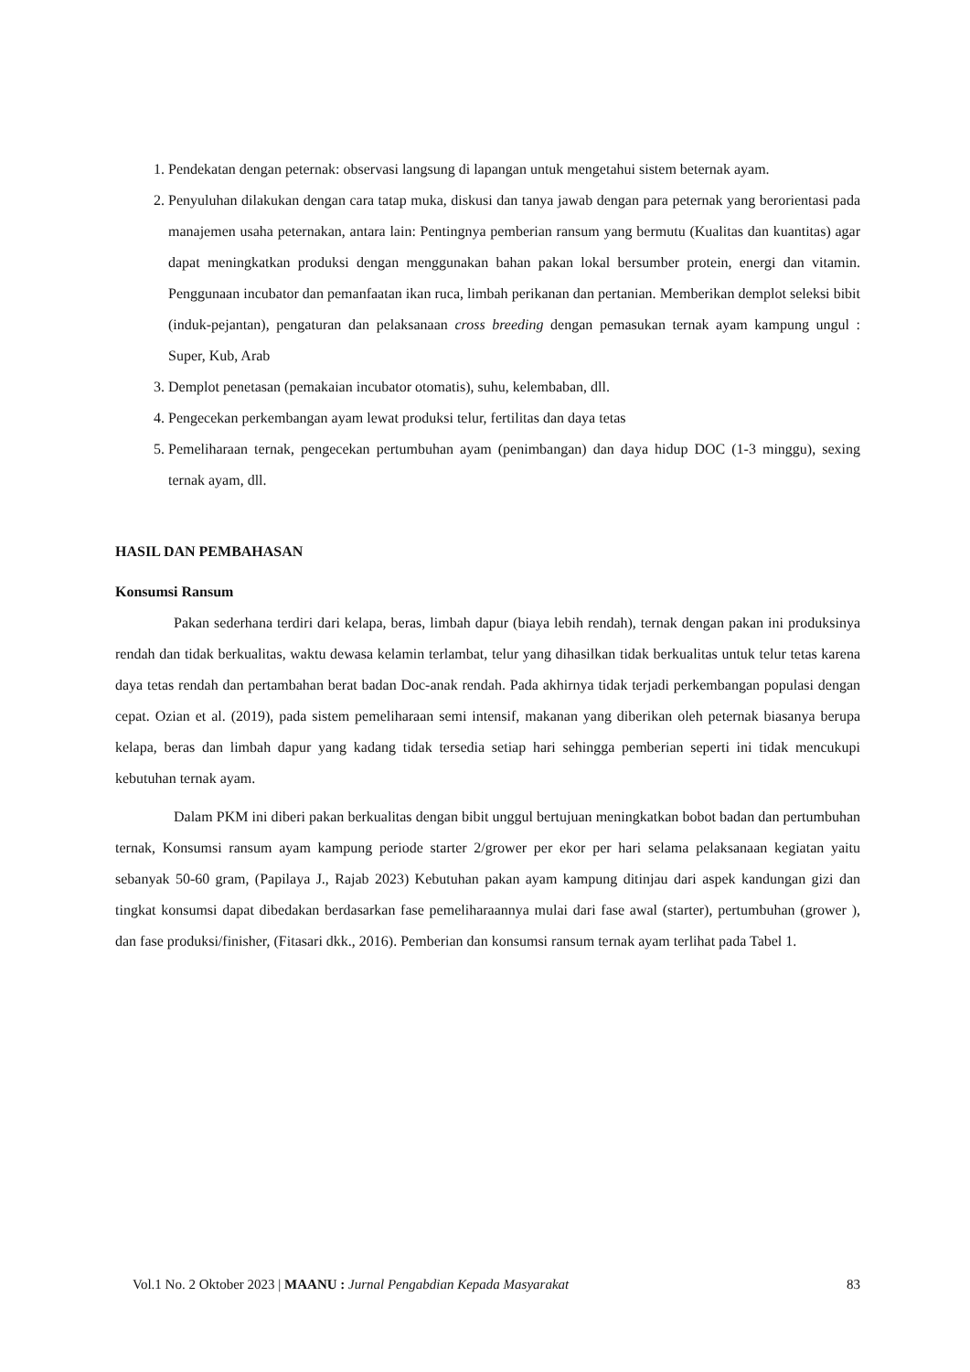1. Pendekatan dengan peternak: observasi langsung di lapangan untuk mengetahui sistem beternak ayam.
2. Penyuluhan dilakukan dengan cara tatap muka, diskusi dan tanya jawab dengan para peternak yang berorientasi pada manajemen usaha peternakan, antara lain: Pentingnya pemberian ransum yang bermutu (Kualitas dan kuantitas) agar dapat meningkatkan produksi dengan menggunakan bahan pakan lokal bersumber protein, energi dan vitamin. Penggunaan incubator dan pemanfaatan ikan ruca, limbah perikanan dan pertanian. Memberikan demplot seleksi bibit (induk-pejantan), pengaturan dan pelaksanaan cross breeding dengan pemasukan ternak ayam kampung ungul : Super, Kub, Arab
3. Demplot penetasan (pemakaian incubator otomatis), suhu, kelembaban, dll.
4. Pengecekan perkembangan ayam lewat produksi telur, fertilitas dan daya tetas
5. Pemeliharaan ternak, pengecekan pertumbuhan ayam (penimbangan) dan daya hidup DOC (1-3 minggu), sexing ternak ayam, dll.
HASIL DAN PEMBAHASAN
Konsumsi Ransum
Pakan sederhana terdiri dari kelapa, beras, limbah dapur (biaya lebih rendah), ternak dengan pakan ini produksinya rendah dan tidak berkualitas, waktu dewasa kelamin terlambat, telur yang dihasilkan tidak berkualitas untuk telur tetas karena daya tetas rendah dan pertambahan berat badan Doc-anak rendah. Pada akhirnya tidak terjadi perkembangan populasi dengan cepat. Ozian et al. (2019), pada sistem pemeliharaan semi intensif, makanan yang diberikan oleh peternak biasanya berupa kelapa, beras dan limbah dapur yang kadang tidak tersedia setiap hari sehingga pemberian seperti ini tidak mencukupi kebutuhan ternak ayam.
Dalam PKM ini diberi pakan berkualitas dengan bibit unggul bertujuan meningkatkan bobot badan dan pertumbuhan ternak, Konsumsi ransum ayam kampung periode starter 2/grower per ekor per hari selama pelaksanaan kegiatan yaitu sebanyak 50-60 gram, (Papilaya J., Rajab 2023) Kebutuhan pakan ayam kampung ditinjau dari aspek kandungan gizi dan tingkat konsumsi dapat dibedakan berdasarkan fase pemeliharaannya mulai dari fase awal (starter), pertumbuhan (grower ), dan fase produksi/finisher, (Fitasari dkk., 2016). Pemberian dan konsumsi ransum ternak ayam terlihat pada Tabel 1.
Vol.1 No. 2 Oktober 2023 | MAANU : Jurnal Pengabdian Kepada Masyarakat 83